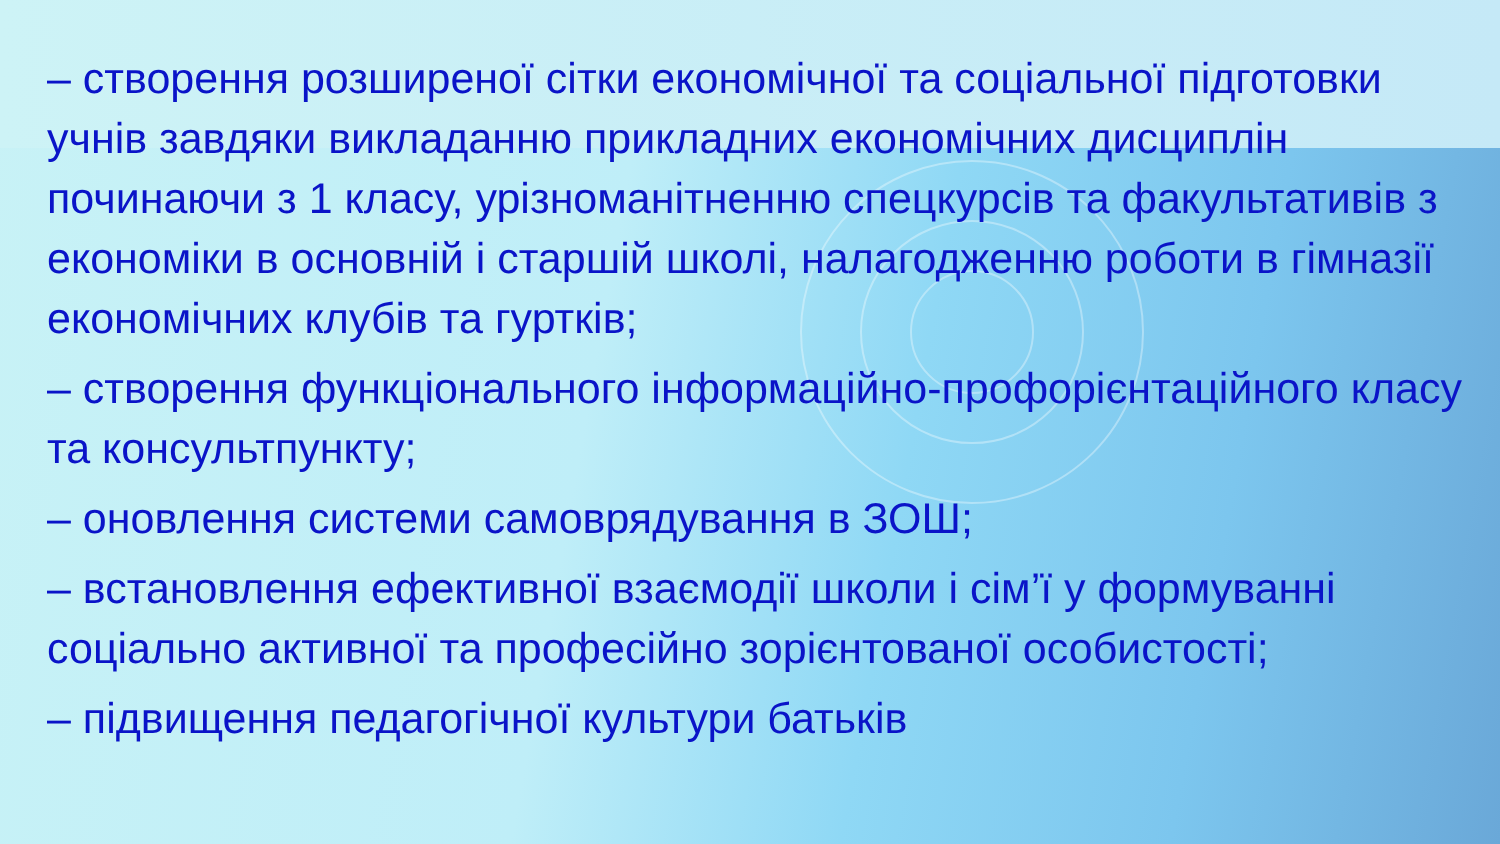– створення розширеної сітки економічної та соціальної підготовки учнів завдяки викладанню прикладних економічних дисциплін починаючи з 1 класу, урізноманітненню спецкурсів та факультативів з економіки в основній і старшій школі, налагодженню роботи в гімназії економічних клубів та гуртків;
– створення функціонального інформаційно-профорієнтаційного класу та консультпункту;
– оновлення системи самоврядування в ЗОШ;
– встановлення ефективної взаємодії школи і сім’ї у формуванні соціально активної та професійно зорієнтованої особистості;
– підвищення педагогічної культури батьків